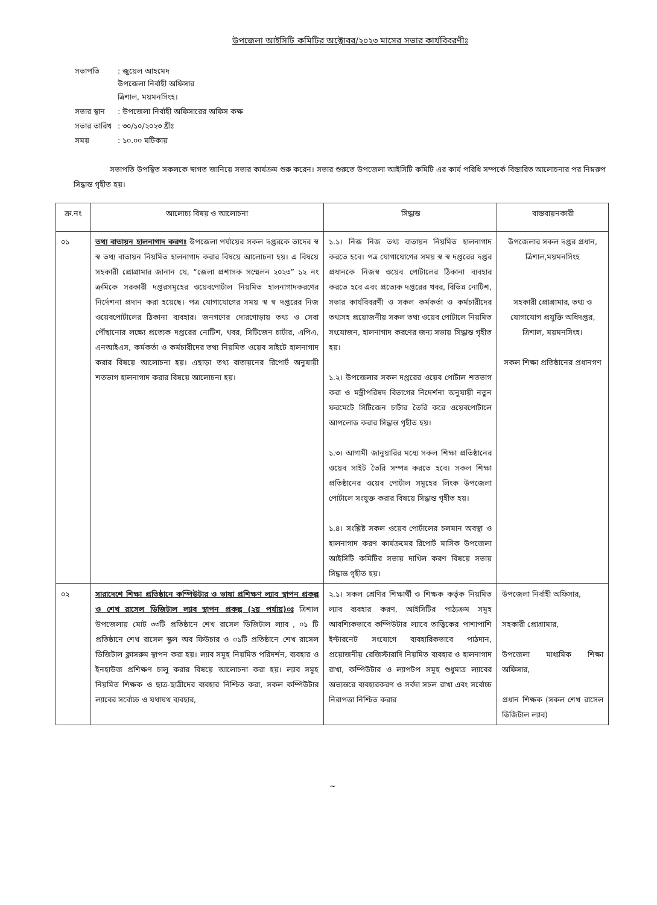উপজেলা আইসিটি কমিটির অক্টোবর/২০২৩ মাসের সভার কার্যবিবরণীঃ
| সভাপতি | : জুয়েল আহমেদ উপজেলা নির্বাহী অফিসার ত্রিশাল, ময়মনসিংহ। |
| সভার স্থান | : উপজেলা নির্বাহী অফিসারের অফিস কক্ষ |
| সভার তারিখ | : ৩০/১০/২০২৩ খ্রীঃ |
| সময় | : ১০.০০ ঘটিকায় |
সভাপতি উপস্থিত সকলকে স্বাগত জানিয়ে সভার কার্যক্রম শুরু করেন। সভার শুরুতে উপজেলা আইসিটি কমিটি এর কার্য পরিধি সম্পর্কে বিস্তারিত আলোচনার পর নিম্নরুপ সিদ্ধান্ত গৃহীত হয়।
| ক্র.নং | আলোচ্য বিষয় ও আলোচনা | সিদ্ধান্ত | বাস্তবায়নকারী |
| --- | --- | --- | --- |
| ০১ | তথ্য বাতায়ন হালনাগাদ করণঃ উপজেলা পর্যায়ের সকল দপ্তরকে তাদের স্ব স্ব তথ্য বাতায়ন নিয়মিত হালনাগাদ করার বিষয়ে আলোচনা হয়। এ বিষয়ে সহকারী প্রোগ্রামার জানান যে, “জেলা প্রশাসক সম্মেলন ২০২৩” ১২ নং ক্রমিকে সরকারী দপ্তরসমূহের ওয়েবপোর্টাল নিয়মিত হালনাগাদকরণের নির্দেশনা প্রদান করা হয়েছে। পত্র যোগাযোগের সময় স্ব স্ব দপ্তরের নিজ ওয়েবপোর্টালের ঠিকানা ব্যবহার। জনগণের দোরগোড়ায় তথ্য ও সেবা পৌঁছানোর লক্ষ্যে প্রত্যেক দপ্তরের নোটিশ, খবর, সিটিজেন চার্টার, এপিএ, এনআইএস, কর্মকর্তা ও কর্মচারীদের তথ্য নিয়মিত ওয়েব সাইটে হালনাগাদ করার বিষয়ে আলোচনা হয়। এছাড়া তথ্য বাতায়নের রিপোর্ট অনুযায়ী শতভাগ হালনাগাদ করার বিষয়ে আলোচনা হয়। | ১.১। নিজ নিজ তথ্য বাতায়ন নিয়মিত হালনাগাদ করতে হবে। পত্র যোগাযোগের সময় স্ব স্ব দপ্তরের দপ্তর প্রধানকে নিজস্ব ওয়েব পোর্টালের ঠিকানা ব্যবহার করতে হবে এবং প্রত্যেক দপ্তরের খবর, বিভিন্ন নোটিশ, সভার কার্যবিবরণী ও সকল কর্মকর্তা ও কর্মচারীদের তথ্যসহ প্রয়োজনীয় সকল তথ্য ওয়েব পোর্টালে নিয়মিত সংযোজন, হালনাগাদ করণের জন্য সভায় সিদ্ধান্ত গৃহীত হয়। ১.২। উপজেলার সকল দপ্তরের ওয়েব পোর্টাল শতভাগ করা ও মন্ত্রীপরিষদ বিভাগের নিদের্শনা অনুযায়ী নতুন ফরমেটে সিটিজেন চার্টার তৈরি করে ওয়েবপোর্টালে আপলোড করার সিদ্ধান্ত গৃহীত হয়। ১.৩। আগামী জানুয়ারির মধ্যে সকল শিক্ষা প্রতিষ্ঠানের ওয়েব সাইট তৈরি সম্পন্ন করতে হবে। সকল শিক্ষা প্রতিষ্ঠানের ওয়েব পোর্টাল সমূহের লিংক উপজেলা পোর্টালে সংযুক্ত করার বিষয়ে সিদ্ধান্ত গৃহীত হয়। ১.৪। সংশ্লিষ্ট সকল ওয়েব পোর্টালের চলমান অবস্থা ও হালনাগাদ করণ কার্যক্রমের রিপোর্ট মাসিক উপজেলা আইসিটি কমিটির সভায় দাখিল করণ বিষয়ে সভায় সিদ্ধান্ত গৃহীত হয়। | উপজেলার সকল দপ্তর প্রধান, ত্রিশাল,ময়মনসিংহ সহকারী প্রোগ্রামার, তথ্য ও যোগাযোগ প্রযুক্তি অধিদপ্তর, ত্রিশাল, ময়মনসিংহ। সকল শিক্ষা প্রতিষ্ঠানের প্রধানগণ |
| ০২ | সারাদেশে শিক্ষা প্রতিষ্ঠানে কম্পিউটার ও ভাষা প্রশিক্ষণ ল্যাব স্থাপন প্রকল্প ও শেখ রাসেল ডিজিটাল ল্যাব স্থাপন প্রকল্প (২য় পর্যায়)০ঃ ত্রিশাল উপজেলায় মোট ৩৩টি প্রতিষ্ঠানে শেখ রাসেল ডিজিটাল ল্যাব , ০১ টি প্রতিষ্ঠানে শেখ রাসেল স্কুল অব ফিউচার ও ০১টি প্রতিষ্ঠানে শেখ রাসেল ডিজিটাল ক্লাসরুম স্থাপন করা হয়। ল্যাব সমূহ নিয়মিত পরিদর্শন, ব্যবহার ও ইনহাউজ প্রশিক্ষণ চালু করার বিষয়ে আলোচনা করা হয়। ল্যাব সমূহ নিয়মিত শিক্ষক ও ছাত্র-ছাত্রীদের ব্যবহার নিশ্চিত করা, সকল কম্পিউটার ল্যাবের সর্বোচ্চ ও যথাযথ ব্যবহার, | ২.১। সকল শ্রেণির শিক্ষার্থী ও শিক্ষক কর্তৃক নিয়মিত ল্যাব ব্যবহার করণ, আইসিটির পাঠ্যক্রম সমূহ আবশ্যিকভাবে কম্পিউটার ল্যাবে তাত্ত্বিকের পাশাপাশি ইন্টারনেট সংযোগে ব্যবহারিকভাবে পাঠদান, প্রয়োজনীয় রেজিস্টারাদি নিয়মিত ব্যবহার ও হালনাগাদ রাখা, কম্পিউটার ও ল্যাপটপ সমূহ শুধুমাত্র ল্যাবের অভ্যন্তরে ব্যবহারকরণ ও সর্বদা সচল রাখা এবং সর্বোচ্চ নিরাপত্তা নিশ্চিত করার | উপজেলা নির্বাহী অফিসার, সহকারী প্রোগ্রামার, উপজেলা মাধ্যমিক শিক্ষা অফিসার, প্রধান শিক্ষক (সকল শেখ রাসেল ডিজিটাল ল্যাব) |
~